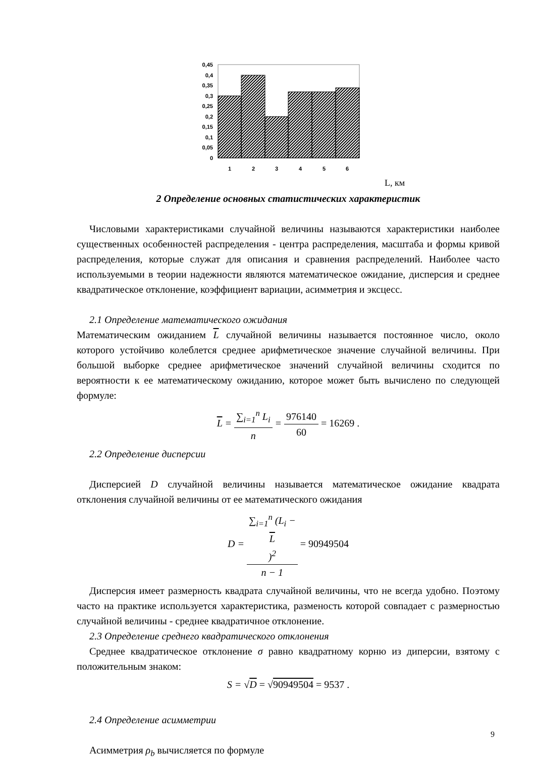0,45
0,4
0,35
0,3
0,25
0,2
0,15
0,1
0,05
0
1
2
3
4
5
6
L, км
2 Определение основных статистических характеристик
Числовыми характеристиками случайной величины называются характеристики наиболее существенных особенностей распределения - центра распределения, масштаба и формы кривой распределения, которые служат для описания и сравнения распределений. Наиболее часто используемыми в теории надежности являются математическое ожидание, дисперсия и среднее квадратическое отклонение, коэффициент вариации, асимметрия и эксцесс.
2.1 Определение математического ожидания
Математическим ожиданием L случайной величины называется постоянное число, около которого устойчиво колеблется среднее арифметическое значение случайной величины. При большой выборке среднее арифметическое значений случайной величины сходится по вероятности к ее математическому ожиданию, которое может быть вычислено по следующей формуле:
L = ∑<sub>i=1</sub><sup>n</sup> L<sub>i</sub> n = 976140 60 = 16269 .
2.2 Определение дисперсии
Дисперсией D случайной величины называется математическое ожидание квадрата отклонения случайной величины от ее математического ожидания
D = ∑<sub>i=1</sub><sup>n</sup> (L<sub>i</sub> −
L)<sup>2</sup> n − 1 = 90949504
Дисперсия имеет размерность квадрата случайной величины, что не всегда удобно. Поэтому часто на практике используется характеристика, разменость которой совпадает с размерностью случайной величины - среднее квадратичное отклонение.
2.3 Определение среднего квадратического отклонения
Среднее квадратическое отклонение σ равно квадратному корню из диперсии, взятому с положительным знаком:
S = √D = √90949504 = 9537 .
2.4 Определение асимметрии
Асимметрия ρ<sub>b</sub> вычисляется по формуле
9